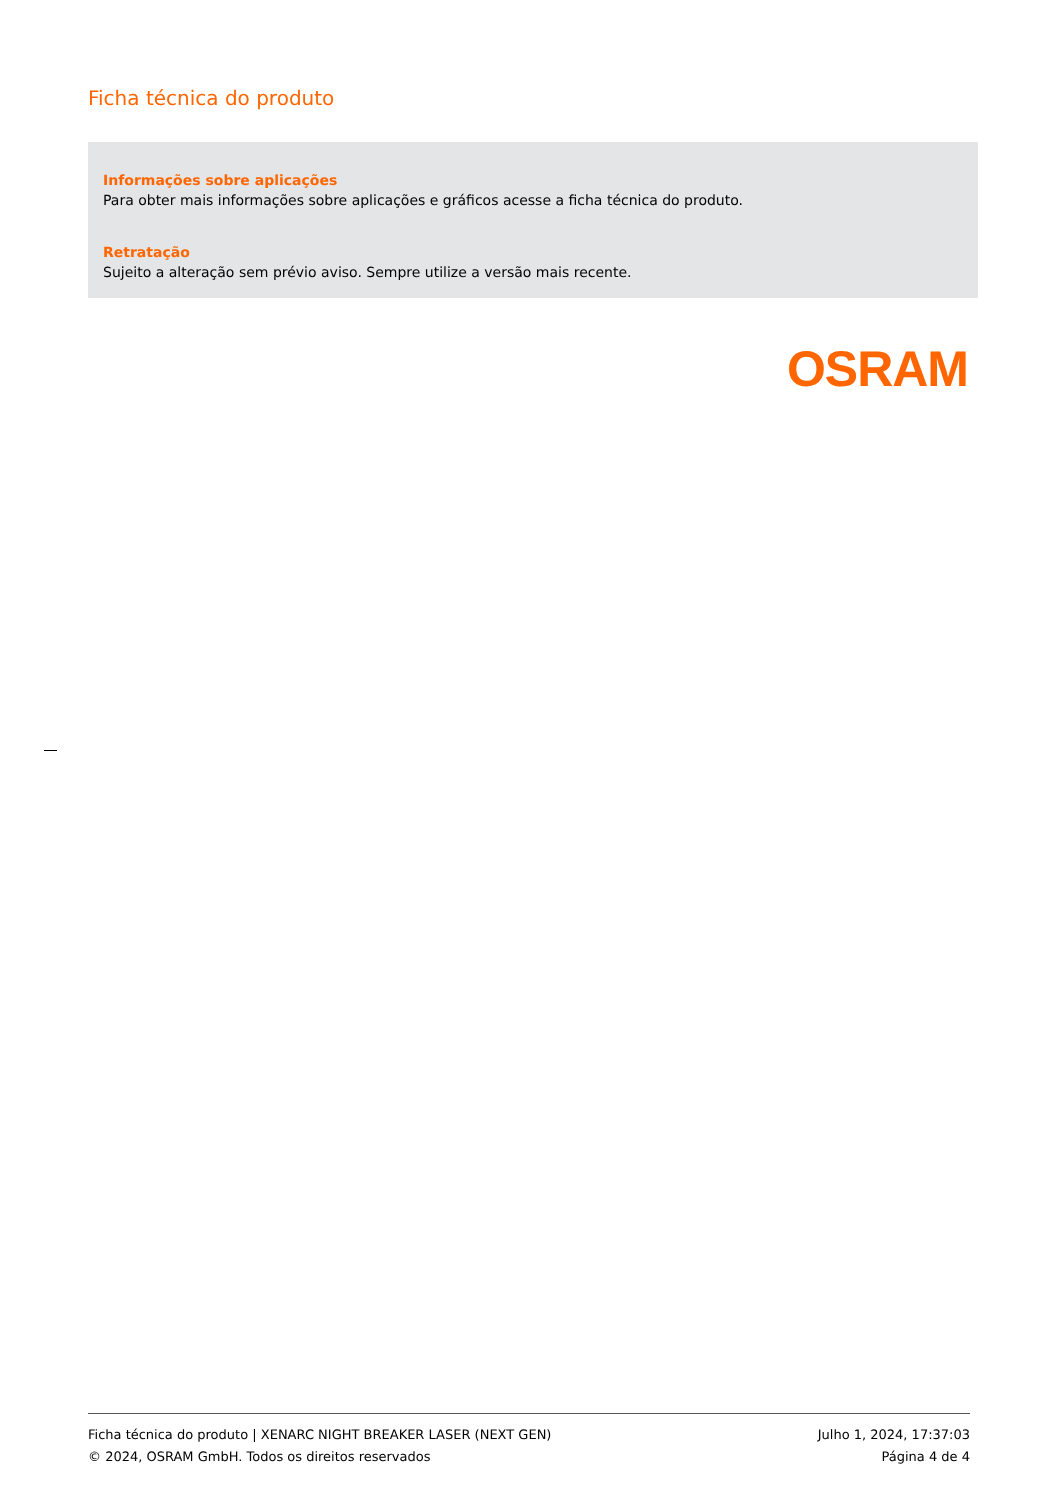Ficha técnica do produto
Informações sobre aplicações
Para obter mais informações sobre aplicações e gráficos acesse a ficha técnica do produto.
Retratação
Sujeito a alteração sem prévio aviso. Sempre utilize a versão mais recente.
OSRAM
Ficha técnica do produto | XENARC NIGHT BREAKER LASER (NEXT GEN) Julho 1, 2024, 17:37:03
© 2024, OSRAM GmbH. Todos os direitos reservados Página 4 de 4